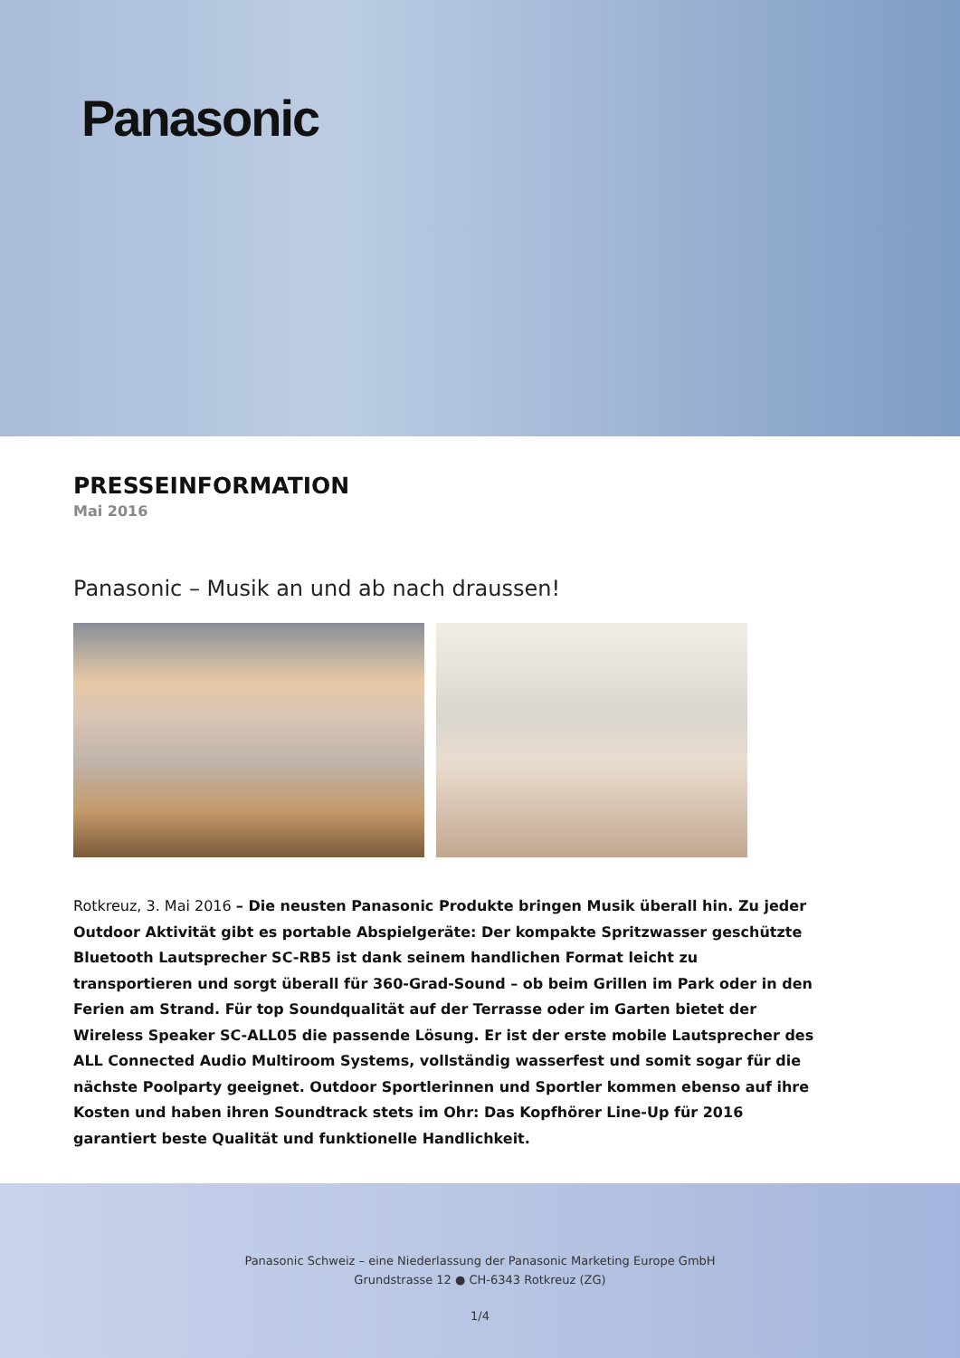Panasonic
PRESSEINFORMATION
Mai 2016
Panasonic – Musik an und ab nach draussen!
Rotkreuz, 3. Mai 2016 – Die neusten Panasonic Produkte bringen Musik überall hin. Zu jeder Outdoor Aktivität gibt es portable Abspielgeräte: Der kompakte Spritzwasser geschützte Bluetooth Lautsprecher SC-RB5 ist dank seinem handlichen Format leicht zu transportieren und sorgt überall für 360-Grad-Sound – ob beim Grillen im Park oder in den Ferien am Strand. Für top Soundqualität auf der Terrasse oder im Garten bietet der Wireless Speaker SC-ALL05 die passende Lösung. Er ist der erste mobile Lautsprecher des ALL Connected Audio Multiroom Systems, vollständig wasserfest und somit sogar für die nächste Poolparty geeignet. Outdoor Sportlerinnen und Sportler kommen ebenso auf ihre Kosten und haben ihren Soundtrack stets im Ohr: Das Kopfhörer Line-Up für 2016 garantiert beste Qualität und funktionelle Handlichkeit.
Panasonic Schweiz – eine Niederlassung der Panasonic Marketing Europe GmbH
Grundstrasse 12 ● CH-6343 Rotkreuz (ZG)
1/4